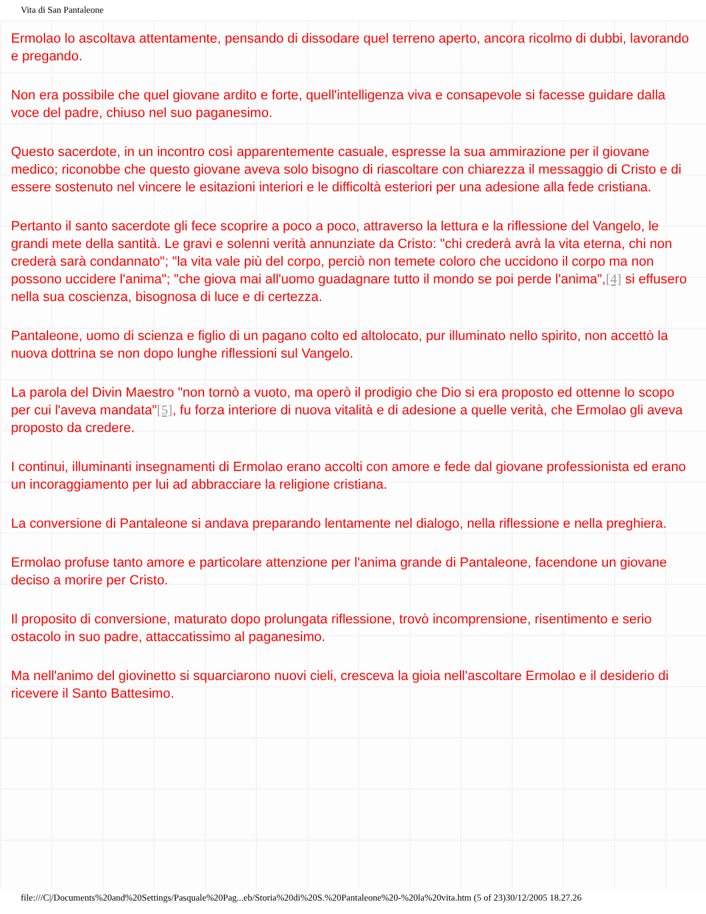Vita di San Pantaleone
Ermolao lo ascoltava attentamente, pensando di dissodare quel terreno aperto, ancora ricolmo di dubbi, lavorando e pregando.
Non era possibile che quel giovane ardito e forte, quell'intelligenza viva e consapevole si facesse guidare dalla voce del padre, chiuso nel suo paganesimo.
Questo sacerdote, in un incontro così apparentemente casuale, espresse la sua ammirazione per il giovane medico; riconobbe che questo giovane aveva solo bisogno di riascoltare con chiarezza il messaggio di Cristo e di essere sostenuto nel vincere le esitazioni interiori e le difficoltà esteriori per una adesione alla fede cristiana.
Pertanto il santo sacerdote gli fece scoprire a poco a poco, attraverso la lettura e la riflessione del Vangelo, le grandi mete della santità. Le gravi e solenni verità annunziate da Cristo: "chi crederà avrà la vita eterna, chi non crederà sarà condannato"; "la vita vale più del corpo, perciò non temete coloro che uccidono il corpo ma non possono uccidere l'anima"; "che giova mai all'uomo guadagnare tutto il mondo se poi perde l'anima",[4] si effusero nella sua coscienza, bisognosa di luce e di certezza.
Pantaleone, uomo di scienza e figlio di un pagano colto ed altolocato, pur illuminato nello spirito, non accettò la nuova dottrina se non dopo lunghe riflessioni sul Vangelo.
La parola del Divin Maestro "non tornò a vuoto, ma operò il prodigio che Dio si era proposto ed ottenne lo scopo per cui l'aveva mandata"[5], fu forza interiore di nuova vitalità e di adesione a quelle verità, che Ermolao gli aveva proposto da credere.
I continui, illuminanti insegnamenti di Ermolao erano accolti con amore e fede dal giovane professionista ed erano un incoraggiamento per lui ad abbracciare la religione cristiana.
La conversione di Pantaleone si andava preparando lentamente nel dialogo, nella riflessione e nella preghiera.
Ermolao profuse tanto amore e particolare attenzione per l'anima grande di Pantaleone, facendone un giovane deciso a morire per Cristo.
Il proposito di conversione, maturato dopo prolungata riflessione, trovò incomprensione, risentimento e serio ostacolo in suo padre, attaccatissimo al paganesimo.
Ma nell'animo del giovinetto si squarciarono nuovi cieli, cresceva la gioia nell'ascoltare Ermolao e il desiderio di ricevere il Santo Battesimo.
file:///C|/Documents%20and%20Settings/Pasquale%20Pag...eb/Storia%20di%20S.%20Pantaleone%20-%20la%20vita.htm (5 of 23)30/12/2005 18.27.26